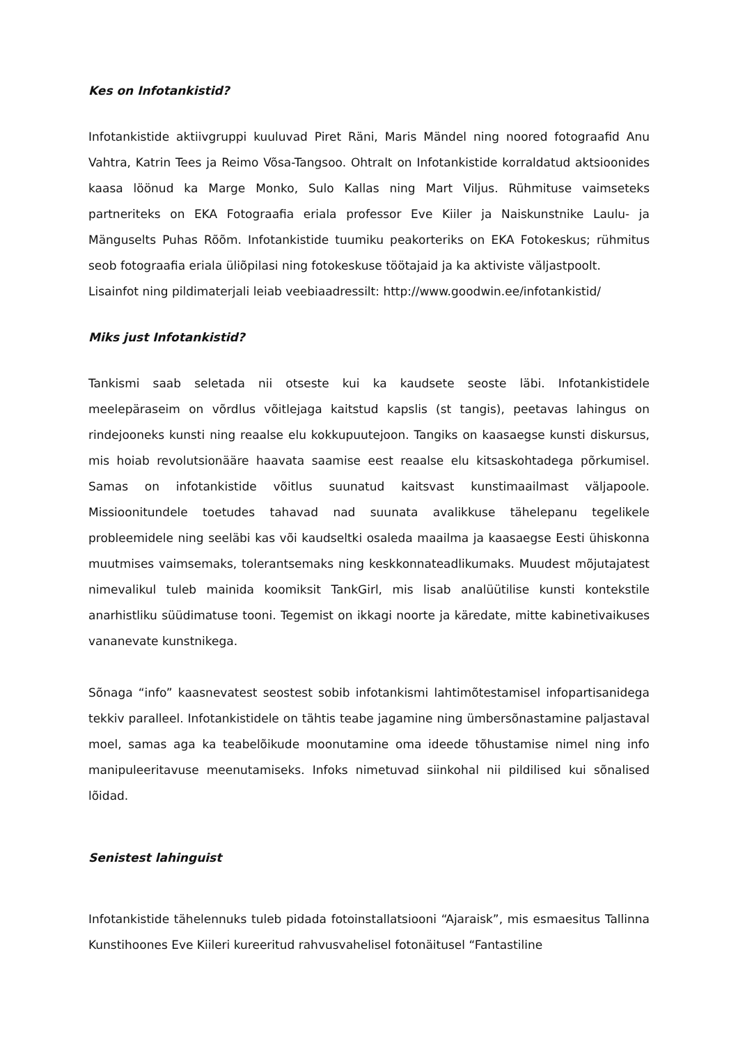Kes on Infotankistid?
Infotankistide aktiivgruppi kuuluvad Piret Räni, Maris Mändel ning noored fotograafid Anu Vahtra, Katrin Tees ja Reimo Võsa-Tangsoo. Ohtralt on Infotankistide korraldatud aktsioonides kaasa löönud ka Marge Monko, Sulo Kallas ning Mart Viljus. Rühmituse vaimseteks partneriteks on EKA Fotograafia eriala professor Eve Kiiler ja Naiskunstnike Laulu- ja Mänguselts Puhas Rõõm. Infotankistide tuumiku peakorteriks on EKA Fotokeskus; rühmitus seob fotograafia eriala üliõpilasi ning fotokeskuse töötajaid ja ka aktiviste väljastpoolt.
Lisainfot ning pildimaterjali leiab veebiaadressilt: http://www.goodwin.ee/infotankistid/
Miks just Infotankistid?
Tankismi saab seletada nii otseste kui ka kaudsete seoste läbi. Infotankistidele meelepäraseim on võrdlus võitlejaga kaitstud kapslis (st tangis), peetavas lahingus on rindejooneks kunsti ning reaalse elu kokkupuutejoon. Tangiks on kaasaegse kunsti diskursus, mis hoiab revolutsionääre haavata saamise eest reaalse elu kitsaskohtadega põrkumisel. Samas on infotankistide võitlus suunatud kaitsvast kunstimaailmast väljapoole. Missioonitundele toetudes tahavad nad suunata avalikkuse tähelepanu tegelikele probleemidele ning seeläbi kas või kaudseltki osaleda maailma ja kaasaegse Eesti ühiskonna muutmises vaimsemaks, tolerantsemaks ning keskkonnateadlikumaks. Muudest mõjutajatest nimevalikul tuleb mainida koomiksit TankGirl, mis lisab analüütilise kunsti kontekstile anarhistliku süüdimatuse tooni. Tegemist on ikkagi noorte ja käredate, mitte kabinetivaikuses vananevate kunstnikega.
Sõnaga “info” kaasnevatest seostest sobib infotankismi lahtimõtestamisel infopartisanidega tekkiv paralleel. Infotankistidele on tähtis teabe jagamine ning ümbersõnastamine paljastaval moel, samas aga ka teabelõikude moonutamine oma ideede tõhustamise nimel ning info manipuleeritavuse meenutamiseks. Infoks nimetuvad siinkohal nii pildilised kui sõnalised lõidad.
Senistest lahinguist
Infotankistide tähelennuks tuleb pidada fotoinstallatsiooni “Ajaraisk”, mis esmaesitus Tallinna Kunstihoones Eve Kiileri kureeritud rahvusvahelisel fotonäitusel “Fantastiline